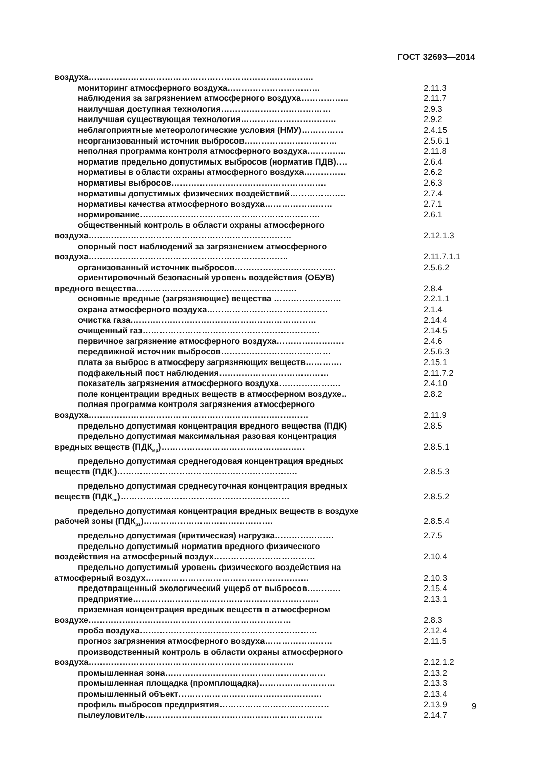ГОСТ 32693—2014
воздуха……………………………………………………………………..
мониторинг атмосферного воздуха…………………………… 2.11.3
наблюдения за загрязнением атмосферного воздуха…………….. 2.11.7
наилучшая доступная технология………………………………… 2.9.3
наилучшая существующая технология……………………………. 2.9.2
неблагоприятные метеорологические условия (НМУ)…………… 2.4.15
неорганизованный источник выбросов…………………………… 2.5.6.1
неполная программа контроля атмосферного воздуха………….. 2.11.8
норматив предельно допустимых выбросов (норматив ПДВ)…. 2.6.4
нормативы в области охраны атмосферного воздуха…………… 2.6.2
нормативы выбросов………………………………………………. 2.6.3
нормативы допустимых физических воздействий……………….. 2.7.4
нормативы качества атмосферного воздуха…………………… 2.7.1
нормирование………………………………………………………. 2.6.1
общественный контроль в области охраны атмосферного
воздуха………………………………………………………………
2.12.1.3
опорный пост наблюдений за загрязнением атмосферного
воздуха……………………………………………………………..
2.11.7.1.1
организованный источник выбросов……………………………… 2.5.6.2
ориентировочный безопасный уровень воздействия (ОБУВ)
вредного вещества…………………………………………………
2.8.4
основные вредные (загрязняющие) вещества …………………… 2.2.1.1
охрана атмосферного воздуха……………………………………. 2.1.4
очистка газа………………………………………………………… 2.14.4
очищенный газ……………………………………………………… 2.14.5
первичное загрязнение атмосферного воздуха…………………… 2.4.6
передвижной источник выбросов………………………………… 2.5.6.3
плата за выброс в атмосферу загрязняющих веществ…………. 2.15.1
подфакельный пост наблюдения………………………………… 2.11.7.2
показатель загрязнения атмосферного воздуха…………………. 2.4.10
поле концентрации вредных веществ в атмосферном воздухе.. 2.8.2
полная программа контроля загрязнения атмосферного
воздуха……………………………………………………………………
2.11.9
предельно допустимая концентрация вредного вещества (ПДК) 2.8.5
предельно допустимая максимальная разовая концентрация
вредных веществ (ПДК<sub>мр</sub>)……………………………………………
2.8.5.1
предельно допустимая среднегодовая концентрация вредных
веществ (ПДК<sub>г</sub>)……………………………………………………….
2.8.5.3
предельно допустимая среднесуточная концентрация вредных
веществ (ПДК<sub>сс</sub>)……………………………………………………
2.8.5.2
предельно допустимая концентрация вредных веществ в воздухе
рабочей зоны (ПДК<sub>рз</sub>)……………………………………….
2.8.5.4
предельно допустимая (критическая) нагрузка………………… 2.7.5
предельно допустимый норматив вредного физического
воздействия на атмосферный воздух………………………………
2.10.4
предельно допустимый уровень физического воздействия на
атмосферный воздух………………………………………………….
2.10.3
предотвращенный экологический ущерб от выбросов………… 2.15.4
предприятие………………………………………………………… 2.13.1
приземная концентрация вредных веществ в атмосферном
воздухе………………………………………………………………
2.8.3
проба воздуха……………………………………………………… 2.12.4
прогноз загрязнения атмосферного воздуха…………………… 2.11.5
производственный контроль в области охраны атмосферного
воздуха……………………………………………………………….
2.12.1.2
промышленная зона………………………………………………… 2.13.2
промышленная площадка (промплощадка)……………………… 2.13.3
промышленный объект…………………………………………… 2.13.4
профиль выбросов предприятия………………………………… 2.13.9
пылеуловитель……………………………………………………… 2.14.7
9